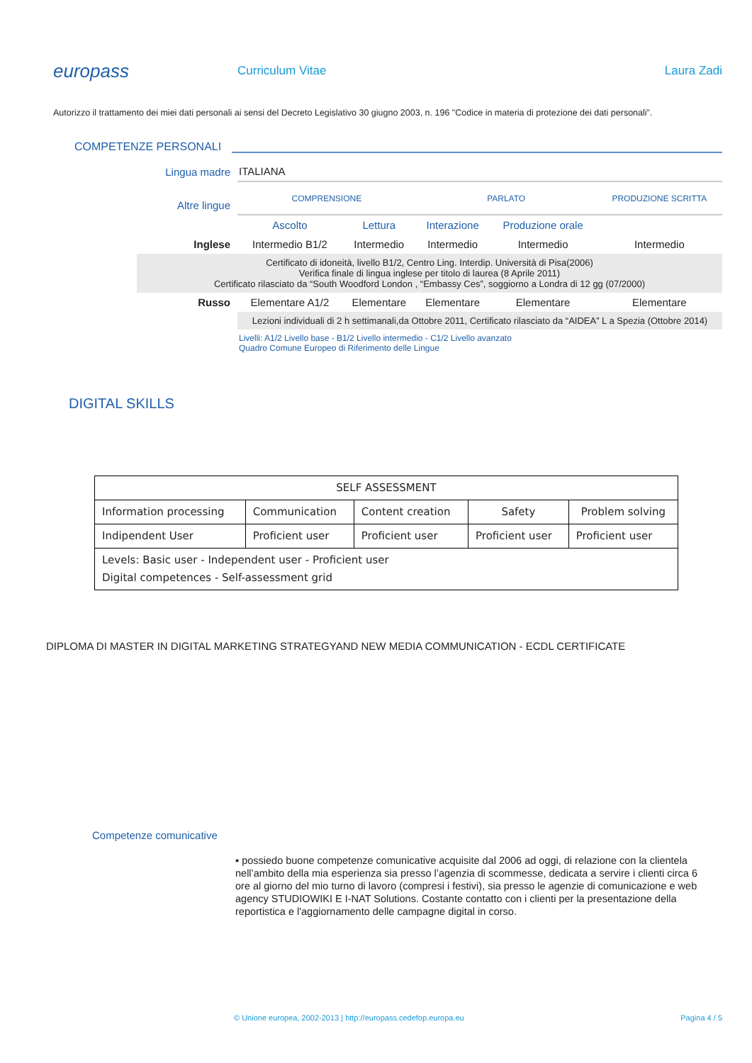europass
Curriculum Vitae Laura Zadi
Autorizzo il trattamento dei miei dati personali ai sensi del Decreto Legislativo 30 giugno 2003, n. 196 "Codice in materia di protezione dei dati personali”.
COMPETENZE PERSONALI
| Lingua madre | ITALIANA | | | | |
| Altre lingue | COMPRENSIONE | | PARLATO | | PRODUZIONE SCRITTA |
| | Ascolto | Lettura | Interazione | Produzione orale | |
| Inglese | Intermedio B1/2 | Intermedio | Intermedio | Intermedio | Intermedio |
| Certificato di idoneità, livello B1/2, Centro Ling. Interdip. Università di Pisa(2006) Verifica finale di lingua inglese per titolo di laurea (8 Aprile 2011) Certificato rilasciato da “South Woodford London , “Embassy Ces”, soggiorno a Londra di 12 gg (07/2000) | | | | | |
| Russo | Elementare A1/2 | Elementare | Elementare | Elementare | Elementare |
| | Lezioni individuali di 2 h settimanali,da Ottobre 2011, Certificato rilasciato da “AIDEA” L a Spezia (Ottobre 2014) | | | | |
| | Livelli: A1/2 Livello base - B1/2 Livello intermedio - C1/2 Livello avanzato Quadro Comune Europeo di Riferimento delle Lingue | | | | |
DIGITAL SKILLS
| SELF ASSESSMENT | | | | |
| Information processing | Communication | Content creation | Safety | Problem solving |
| Indipendent User | Proficient user | Proficient user | Proficient user | Proficient user |
| Levels: Basic user - Independent user - Proficient user Digital competences - Self-assessment grid | | | | |
DIPLOMA DI MASTER IN DIGITAL MARKETING STRATEGYAND NEW MEDIA COMMUNICATION - ECDL CERTIFICATE
Competenze comunicative
▪ possiedo buone competenze comunicative acquisite dal 2006 ad oggi, di relazione con la clientela nell’ambito della mia esperienza sia presso l’agenzia di scommesse, dedicata a servire i clienti circa 6 ore al giorno del mio turno di lavoro (compresi i festivi), sia presso le agenzie di comunicazione e web agency STUDIOWIKI E I-NAT Solutions. Costante contatto con i clienti per la presentazione della reportistica e l'aggiornamento delle campagne digital in corso.
© Unione europea, 2002-2013 | http://europass.cedefop.europa.eu Pagina 4 / 5